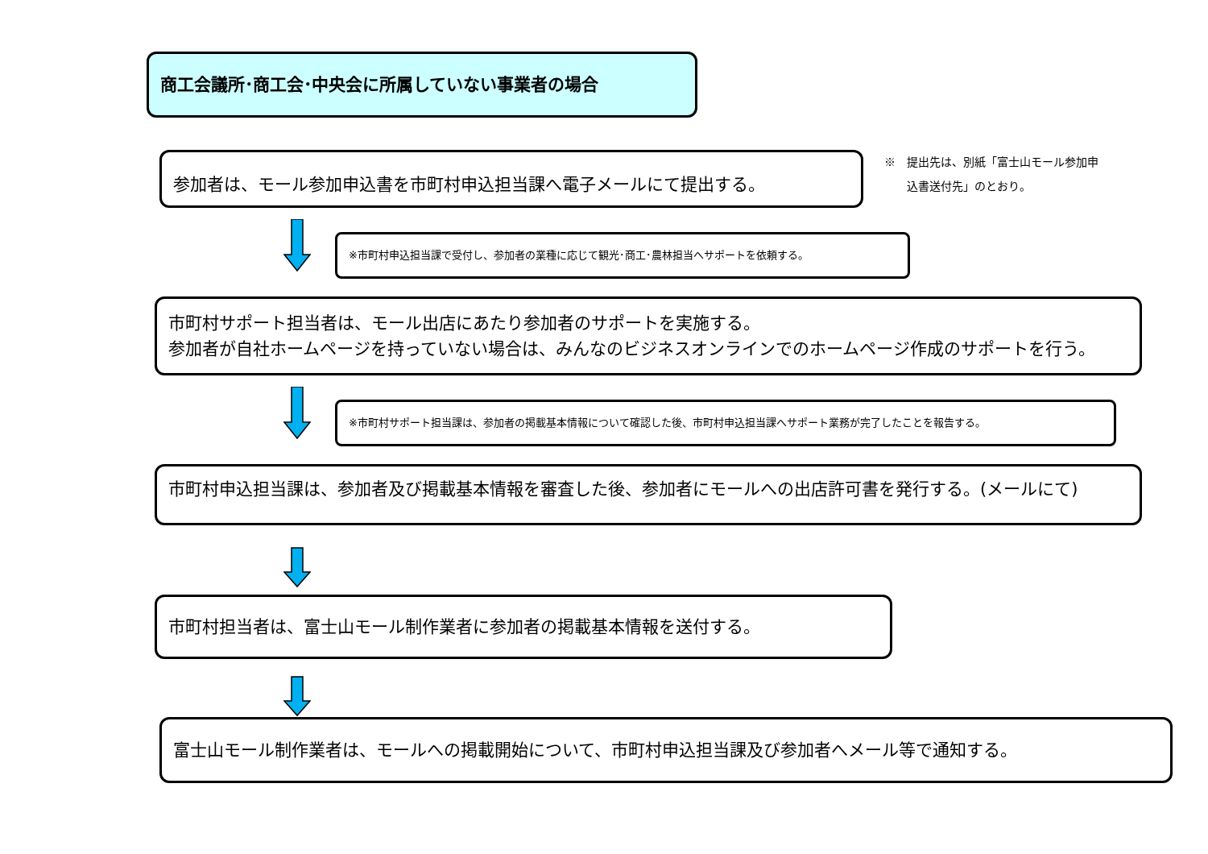商工会議所･商工会･中央会に所属していない事業者の場合
参加者は、モール参加申込書を市町村申込担当課へ電子メールにて提出する。
※　提出先は、別紙「富士山モール参加申
　　込書送付先」のとおり。
※市町村申込担当課で受付し、参加者の業種に応じて観光･商工･農林担当へサポートを依頼する。
市町村サポート担当者は、モール出店にあたり参加者のサポートを実施する。
参加者が自社ホームページを持っていない場合は、みんなのビジネスオンラインでのホームページ作成のサポートを行う。
※市町村サポート担当課は、参加者の掲載基本情報について確認した後、市町村申込担当課へサポート業務が完了したことを報告する。
市町村申込担当課は、参加者及び掲載基本情報を審査した後、参加者にモールへの出店許可書を発行する。(メールにて)
市町村担当者は、富士山モール制作業者に参加者の掲載基本情報を送付する。
富士山モール制作業者は、モールへの掲載開始について、市町村申込担当課及び参加者へメール等で通知する。